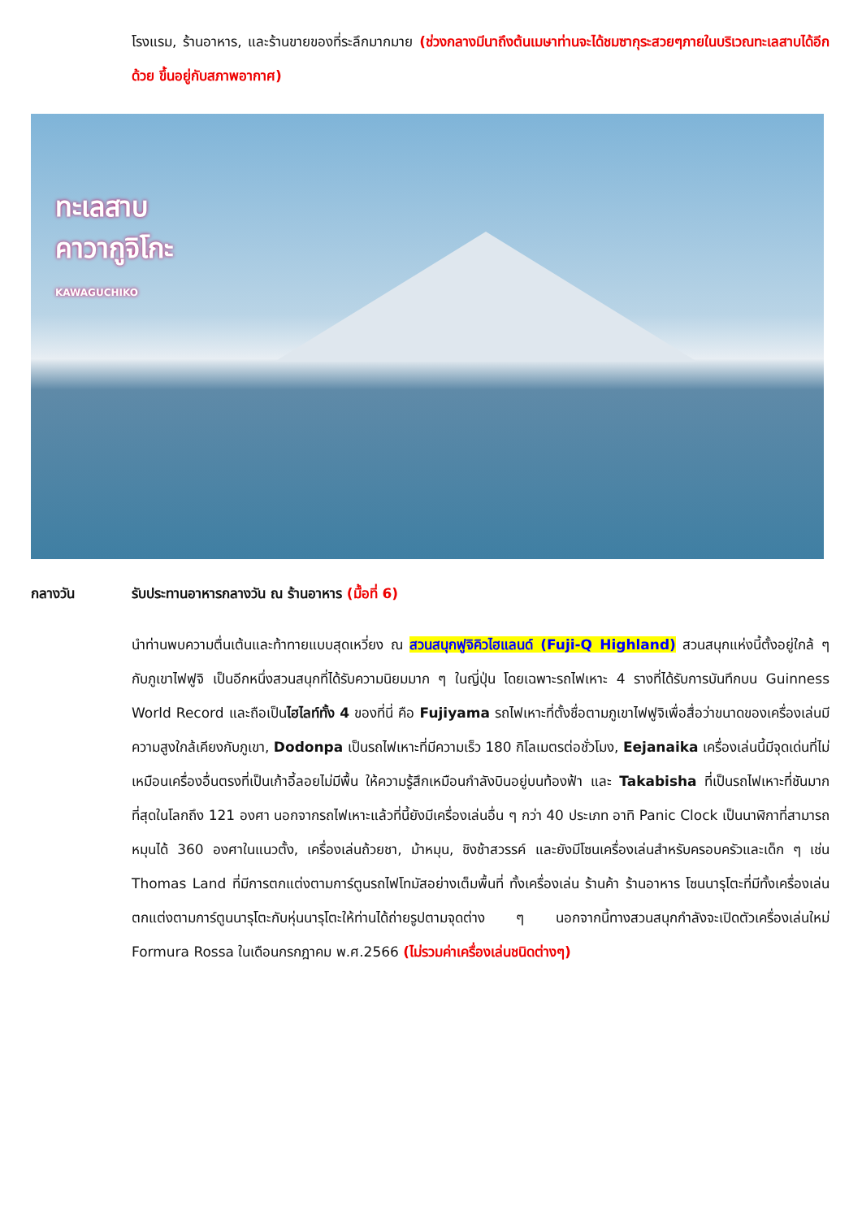โรงแรม, ร้านอาหาร, และร้านขายของที่ระลึกมากมาย (ช่วงกลางมีนาถึงต้นเมษาท่านจะได้ชมซากุระสวยๆภายในบริเวณทะเลสาบได้อีกด้วย ขึ้นอยู่กับสภาพอากาศ)
ทะเลสาบ
คาวากูจิโกะ
KAWAGUCHIKO
กลางวัน รับประทานอาหารกลางวัน ณ ร้านอาหาร (มื้อที่ 6)
นำท่านพบความตื่นเต้นและท้าทายแบบสุดเหวี่ยง ณ สวนสนุกฟูจิคิวไฮแลนด์ (Fuji-Q Highland) สวนสนุกแห่งนี้ตั้งอยู่ใกล้ ๆ กับภูเขาไฟฟูจิ เป็นอีกหนึ่งสวนสนุกที่ได้รับความนิยมมาก ๆ ในญี่ปุ่น โดยเฉพาะรถไฟเหาะ 4 รางที่ได้รับการบันทึกบน Guinness World Record และถือเป็นไฮไลท์ทั้ง 4 ของที่นี่ คือ Fujiyama รถไฟเหาะที่ตั้งชื่อตามภูเขาไฟฟูจิเพื่อสื่อว่าขนาดของเครื่องเล่นมีความสูงใกล้เคียงกับภูเขา, Dodonpa เป็นรถไฟเหาะที่มีความเร็ว 180 กิโลเมตรต่อชั่วโมง, Eejanaika เครื่องเล่นนี้มีจุดเด่นที่ไม่เหมือนเครื่องอื่นตรงที่เป็นเก้าอี้ลอยไม่มีพื้น ให้ความรู้สึกเหมือนกำลังบินอยู่บนท้องฟ้า และ Takabisha ที่เป็นรถไฟเหาะที่ชันมากที่สุดในโลกถึง 121 องศา นอกจากรถไฟเหาะแล้วที่นี้ยังมีเครื่องเล่นอื่น ๆ กว่า 40 ประเภท อาทิ Panic Clock เป็นนาฬิกาที่สามารถหมุนได้ 360 องศาในแนวตั้ง, เครื่องเล่นถ้วยชา, ม้าหมุน, ชิงช้าสวรรค์ และยังมีโซนเครื่องเล่นสำหรับครอบครัวและเด็ก ๆ เช่น Thomas Land ที่มีการตกแต่งตามการ์ตูนรถไฟโทมัสอย่างเต็มพื้นที่ ทั้งเครื่องเล่น ร้านค้า ร้านอาหาร โซนนารุโตะที่มีทั้งเครื่องเล่นตกแต่งตามการ์ตูนนารุโตะกับหุ่นนารุโตะให้ท่านได้ถ่ายรูปตามจุดต่าง ๆ นอกจากนี้ทางสวนสนุกกำลังจะเปิดตัวเครื่องเล่นใหม่ Formura Rossa ในเดือนกรกฎาคม พ.ศ.2566 (ไม่รวมค่าเครื่องเล่นชนิดต่างๆ)